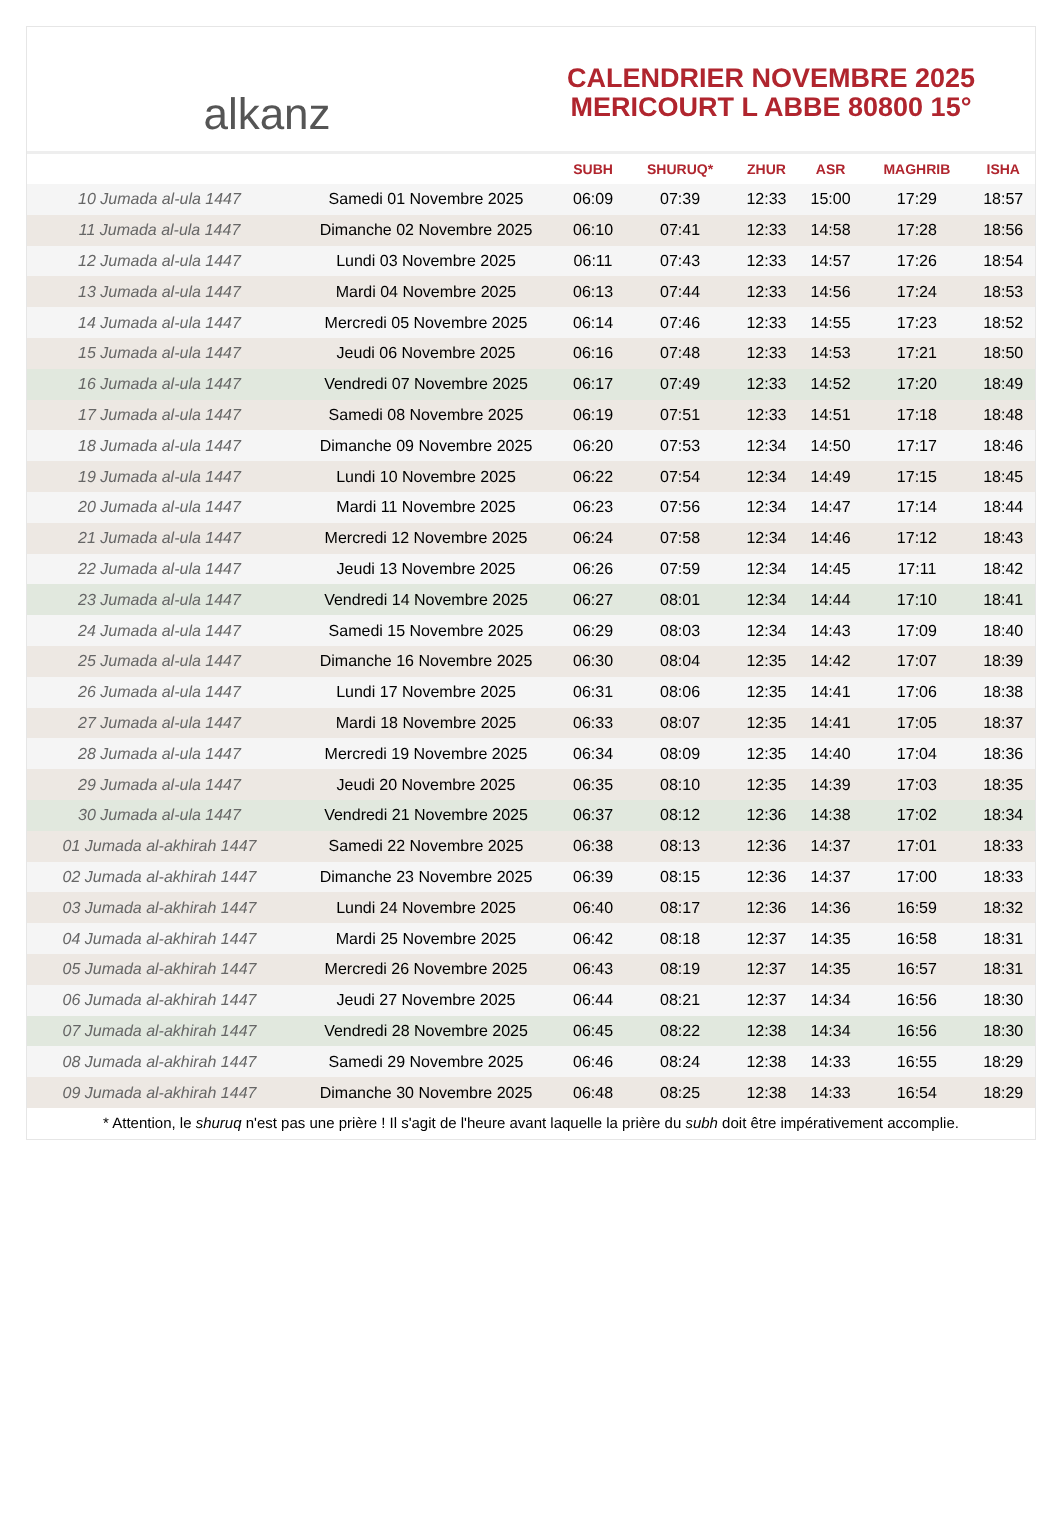alkanz
CALENDRIER NOVEMBRE 2025
MERICOURT L ABBE 80800 15°
| | | SUBH | SHURUQ* | ZHUR | ASR | MAGHRIB | ISHA |
| --- | --- | --- | --- | --- | --- | --- | --- |
| 10 Jumada al-ula 1447 | Samedi 01 Novembre 2025 | 06:09 | 07:39 | 12:33 | 15:00 | 17:29 | 18:57 |
| 11 Jumada al-ula 1447 | Dimanche 02 Novembre 2025 | 06:10 | 07:41 | 12:33 | 14:58 | 17:28 | 18:56 |
| 12 Jumada al-ula 1447 | Lundi 03 Novembre 2025 | 06:11 | 07:43 | 12:33 | 14:57 | 17:26 | 18:54 |
| 13 Jumada al-ula 1447 | Mardi 04 Novembre 2025 | 06:13 | 07:44 | 12:33 | 14:56 | 17:24 | 18:53 |
| 14 Jumada al-ula 1447 | Mercredi 05 Novembre 2025 | 06:14 | 07:46 | 12:33 | 14:55 | 17:23 | 18:52 |
| 15 Jumada al-ula 1447 | Jeudi 06 Novembre 2025 | 06:16 | 07:48 | 12:33 | 14:53 | 17:21 | 18:50 |
| 16 Jumada al-ula 1447 | Vendredi 07 Novembre 2025 | 06:17 | 07:49 | 12:33 | 14:52 | 17:20 | 18:49 |
| 17 Jumada al-ula 1447 | Samedi 08 Novembre 2025 | 06:19 | 07:51 | 12:33 | 14:51 | 17:18 | 18:48 |
| 18 Jumada al-ula 1447 | Dimanche 09 Novembre 2025 | 06:20 | 07:53 | 12:34 | 14:50 | 17:17 | 18:46 |
| 19 Jumada al-ula 1447 | Lundi 10 Novembre 2025 | 06:22 | 07:54 | 12:34 | 14:49 | 17:15 | 18:45 |
| 20 Jumada al-ula 1447 | Mardi 11 Novembre 2025 | 06:23 | 07:56 | 12:34 | 14:47 | 17:14 | 18:44 |
| 21 Jumada al-ula 1447 | Mercredi 12 Novembre 2025 | 06:24 | 07:58 | 12:34 | 14:46 | 17:12 | 18:43 |
| 22 Jumada al-ula 1447 | Jeudi 13 Novembre 2025 | 06:26 | 07:59 | 12:34 | 14:45 | 17:11 | 18:42 |
| 23 Jumada al-ula 1447 | Vendredi 14 Novembre 2025 | 06:27 | 08:01 | 12:34 | 14:44 | 17:10 | 18:41 |
| 24 Jumada al-ula 1447 | Samedi 15 Novembre 2025 | 06:29 | 08:03 | 12:34 | 14:43 | 17:09 | 18:40 |
| 25 Jumada al-ula 1447 | Dimanche 16 Novembre 2025 | 06:30 | 08:04 | 12:35 | 14:42 | 17:07 | 18:39 |
| 26 Jumada al-ula 1447 | Lundi 17 Novembre 2025 | 06:31 | 08:06 | 12:35 | 14:41 | 17:06 | 18:38 |
| 27 Jumada al-ula 1447 | Mardi 18 Novembre 2025 | 06:33 | 08:07 | 12:35 | 14:41 | 17:05 | 18:37 |
| 28 Jumada al-ula 1447 | Mercredi 19 Novembre 2025 | 06:34 | 08:09 | 12:35 | 14:40 | 17:04 | 18:36 |
| 29 Jumada al-ula 1447 | Jeudi 20 Novembre 2025 | 06:35 | 08:10 | 12:35 | 14:39 | 17:03 | 18:35 |
| 30 Jumada al-ula 1447 | Vendredi 21 Novembre 2025 | 06:37 | 08:12 | 12:36 | 14:38 | 17:02 | 18:34 |
| 01 Jumada al-akhirah 1447 | Samedi 22 Novembre 2025 | 06:38 | 08:13 | 12:36 | 14:37 | 17:01 | 18:33 |
| 02 Jumada al-akhirah 1447 | Dimanche 23 Novembre 2025 | 06:39 | 08:15 | 12:36 | 14:37 | 17:00 | 18:33 |
| 03 Jumada al-akhirah 1447 | Lundi 24 Novembre 2025 | 06:40 | 08:17 | 12:36 | 14:36 | 16:59 | 18:32 |
| 04 Jumada al-akhirah 1447 | Mardi 25 Novembre 2025 | 06:42 | 08:18 | 12:37 | 14:35 | 16:58 | 18:31 |
| 05 Jumada al-akhirah 1447 | Mercredi 26 Novembre 2025 | 06:43 | 08:19 | 12:37 | 14:35 | 16:57 | 18:31 |
| 06 Jumada al-akhirah 1447 | Jeudi 27 Novembre 2025 | 06:44 | 08:21 | 12:37 | 14:34 | 16:56 | 18:30 |
| 07 Jumada al-akhirah 1447 | Vendredi 28 Novembre 2025 | 06:45 | 08:22 | 12:38 | 14:34 | 16:56 | 18:30 |
| 08 Jumada al-akhirah 1447 | Samedi 29 Novembre 2025 | 06:46 | 08:24 | 12:38 | 14:33 | 16:55 | 18:29 |
| 09 Jumada al-akhirah 1447 | Dimanche 30 Novembre 2025 | 06:48 | 08:25 | 12:38 | 14:33 | 16:54 | 18:29 |
* Attention, le shuruq n'est pas une prière ! Il s'agit de l'heure avant laquelle la prière du subh doit être impérativement accomplie.